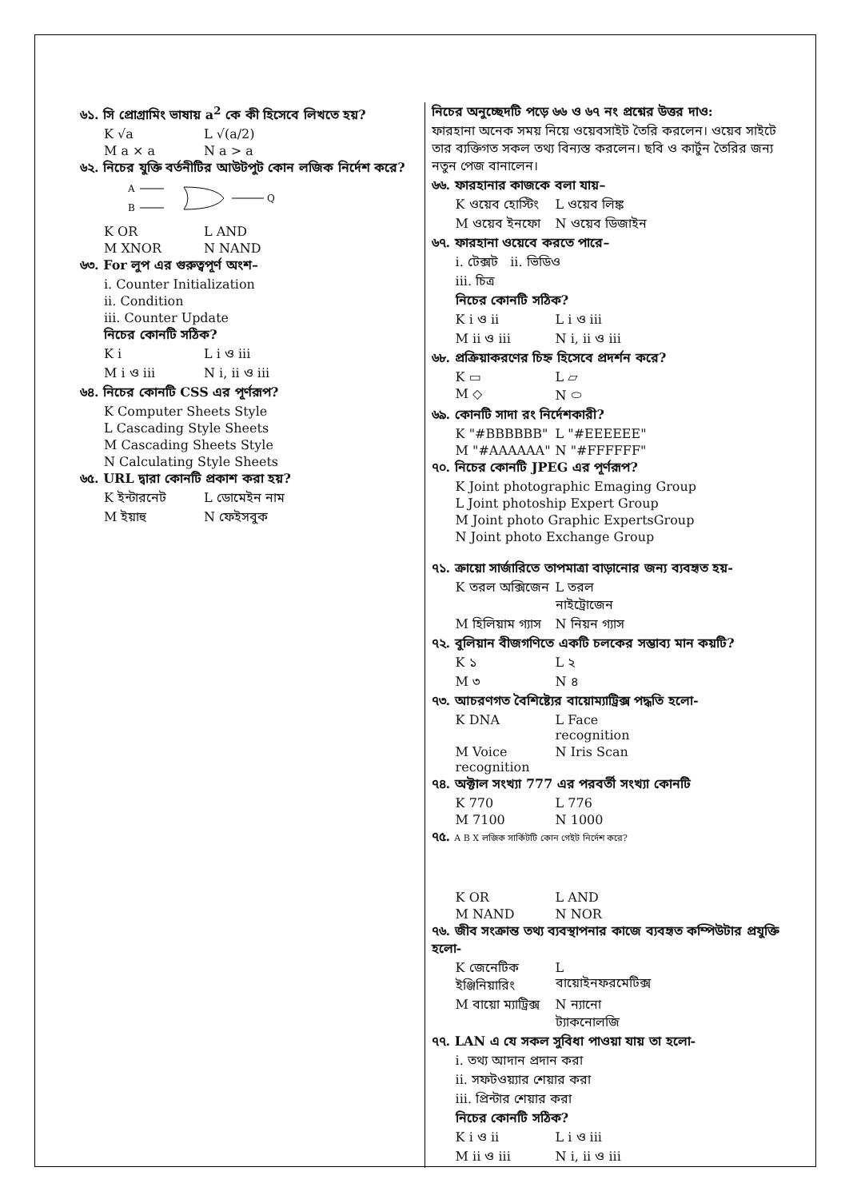৬১. সি প্রোগ্রামিং ভাষায় a<sup>2</sup> কে কী হিসেবে লিখতে হয়?
K √a L √(a/2)
M a × a N a > a
৬২. নিচের যুক্তি বর্তনীটির আউটপুট কোন লজিক নির্দেশ করে?
A
B
Q
K OR L AND
M XNOR N NAND
৬৩. For লুপ এর গুরুত্বপূর্ণ অংশ–
i. Counter Initialization
ii. Condition
iii. Counter Update
নিচের কোনটি সঠিক?
K i L i ও iii
M i ও iii N i, ii ও iii
৬৪. নিচের কোনটি CSS এর পূর্ণরূপ?
K Computer Sheets Style
L Cascading Style Sheets
M Cascading Sheets Style
N Calculating Style Sheets
৬৫. URL দ্বারা কোনটি প্রকাশ করা হয়?
K ইন্টারনেট L ডোমেইন নাম
M ইয়াহু N ফেইসবুক
নিচের অনুচ্ছেদটি পড়ে ৬৬ ও ৬৭ নং প্রশ্নের উত্তর দাও:
ফারহানা অনেক সময় নিয়ে ওয়েবসাইট তৈরি করলেন। ওয়েব সাইটে তার ব্যক্তিগত সকল তথ্য বিন্যস্ত করলেন। ছবি ও কার্টুন তৈরির জন্য নতুন পেজ বানালেন।
৬৬. ফারহানার কাজকে বলা যায়–
K ওয়েব হোস্টিং L ওয়েব লিঙ্ক
M ওয়েব ইনফো N ওয়েব ডিজাইন
৬৭. ফারহানা ওয়েবে করতে পারে–
i. টেক্সট ii. ভিডিও
iii. চিত্র
নিচের কোনটি সঠিক?
K i ও ii L i ও iii
M ii ও iii N i, ii ও iii
৬৮. প্রক্রিয়াকরণের চিহ্ন হিসেবে প্রদর্শন করে?
K ▭ L ▱
M ◇ N ⬭
৬৯. কোনটি সাদা রং নির্দেশকারী?
K "#BBBBBB" L "#EEEEEE"
M "#AAAAAA" N "#FFFFFF"
৭০. নিচের কোনটি JPEG এর পূর্ণরূপ?
K Joint photographic Emaging Group
L Joint photoship Expert Group
M Joint photo Graphic ExpertsGroup
N Joint photo Exchange Group
৭১. ক্রায়ো সার্জারিতে তাপমাত্রা বাড়ানোর জন্য ব্যবহৃত হয়-
K তরল অক্সিজেন L তরল নাইট্রোজেন
M হিলিয়াম গ্যাস N নিয়ন গ্যাস
৭২. বুলিয়ান বীজগণিতে একটি চলকের সম্ভাব্য মান কয়টি?
K ১ L ২
M ৩ N ৪
৭৩. আচরণগত বৈশিষ্ট্যের বায়োম্যাট্রিক্স পদ্ধতি হলো-
K DNA L Face recognition
M Voice recognition N Iris Scan
৭৪. অক্টাল সংখ্যা 777 এর পরবর্তী সংখ্যা কোনটি
K 770 L 776
M 7100 N 1000
৭৫. A B X লজিক সার্কিটটি কোন গেইট নির্দেশ করে?
K OR L AND
M NAND N NOR
৭৬. জীব সংক্রান্ত তথ্য ব্যবস্থাপনার কাজে ব্যবহৃত কম্পিউটার প্রযুক্তি হলো-
K জেনেটিক ইঞ্জিনিয়ারিং L বায়োইনফরমেটিক্স
M বায়ো ম্যাট্রিক্স N ন্যানো ট্যাকনোলজি
৭৭. LAN এ যে সকল সুবিধা পাওয়া যায় তা হলো-
i. তথ্য আদান প্রদান করা
ii. সফটওয়্যার শেয়ার করা
iii. প্রিন্টার শেয়ার করা
নিচের কোনটি সঠিক?
K i ও ii L i ও iii
M ii ও iii N i, ii ও iii